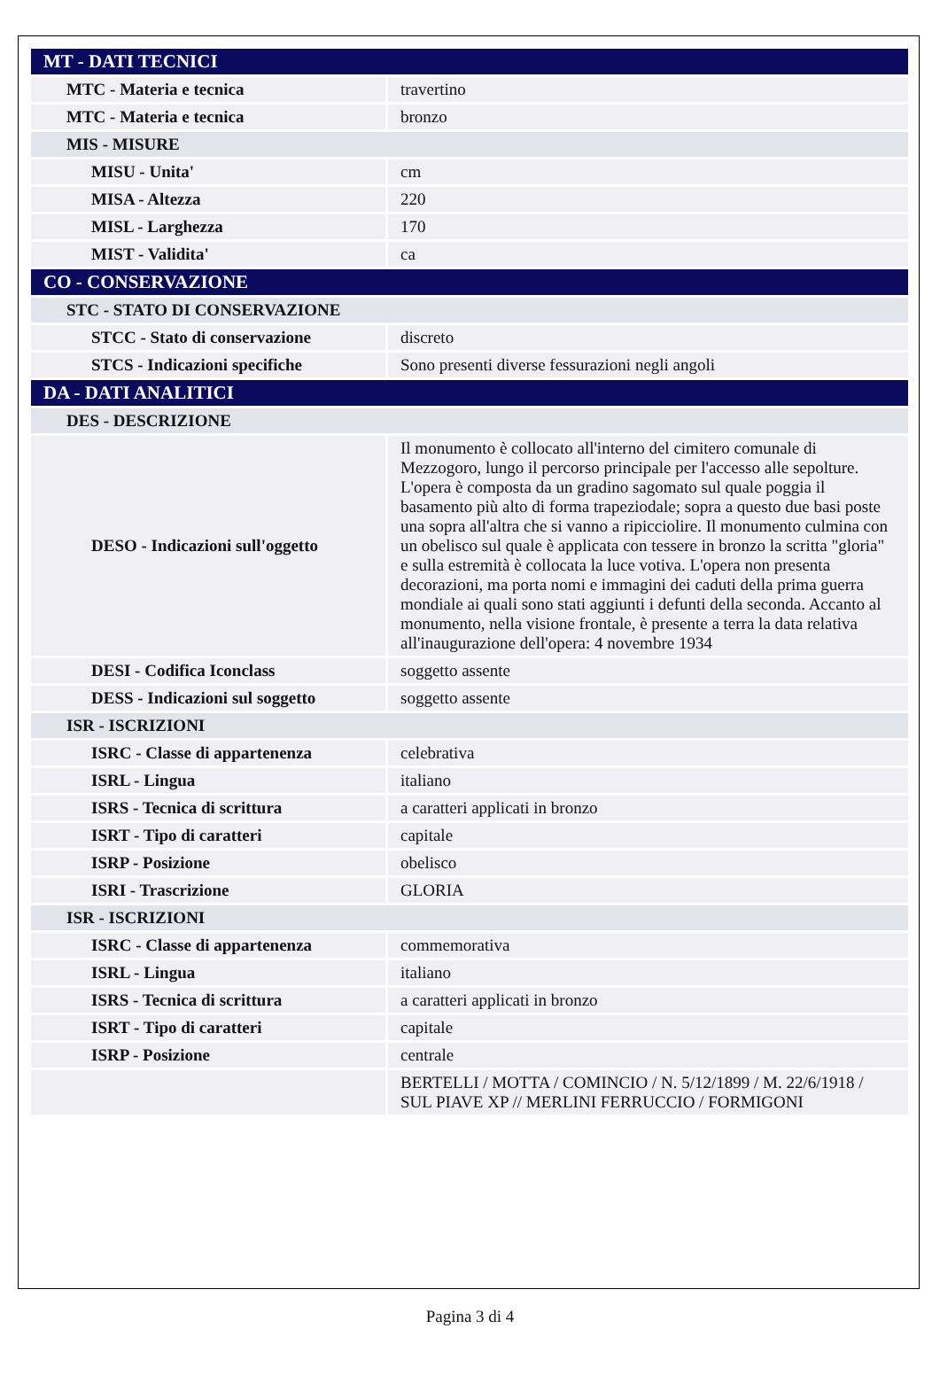| MT - DATI TECNICI | |
| MTC - Materia e tecnica | travertino |
| MTC - Materia e tecnica | bronzo |
| MIS - MISURE | |
| MISU - Unita' | cm |
| MISA - Altezza | 220 |
| MISL - Larghezza | 170 |
| MIST - Validita' | ca |
| CO - CONSERVAZIONE | |
| STC - STATO DI CONSERVAZIONE | |
| STCC - Stato di conservazione | discreto |
| STCS - Indicazioni specifiche | Sono presenti diverse fessurazioni negli angoli |
| DA - DATI ANALITICI | |
| DES - DESCRIZIONE | |
| DESO - Indicazioni sull'oggetto | Il monumento è collocato all'interno del cimitero comunale di Mezzogoro, lungo il percorso principale per l'accesso alle sepolture. L'opera è composta da un gradino sagomato sul quale poggia il basamento più alto di forma trapeziodale; sopra a questo due basi poste una sopra all'altra che si vanno a ripicciolire. Il monumento culmina con un obelisco sul quale è applicata con tessere in bronzo la scritta "gloria" e sulla estremità è collocata la luce votiva. L'opera non presenta decorazioni, ma porta nomi e immagini dei caduti della prima guerra mondiale ai quali sono stati aggiunti i defunti della seconda. Accanto al monumento, nella visione frontale, è presente a terra la data relativa all'inaugurazione dell'opera: 4 novembre 1934 |
| DESI - Codifica Iconclass | soggetto assente |
| DESS - Indicazioni sul soggetto | soggetto assente |
| ISR - ISCRIZIONI | |
| ISRC - Classe di appartenenza | celebrativa |
| ISRL - Lingua | italiano |
| ISRS - Tecnica di scrittura | a caratteri applicati in bronzo |
| ISRT - Tipo di caratteri | capitale |
| ISRP - Posizione | obelisco |
| ISRI - Trascrizione | GLORIA |
| ISR - ISCRIZIONI | |
| ISRC - Classe di appartenenza | commemorativa |
| ISRL - Lingua | italiano |
| ISRS - Tecnica di scrittura | a caratteri applicati in bronzo |
| ISRT - Tipo di caratteri | capitale |
| ISRP - Posizione | centrale |
| | BERTELLI / MOTTA / COMINCIO / N. 5/12/1899 / M. 22/6/1918 / SUL PIAVE XP // MERLINI FERRUCCIO / FORMIGONI |
Pagina 3 di 4